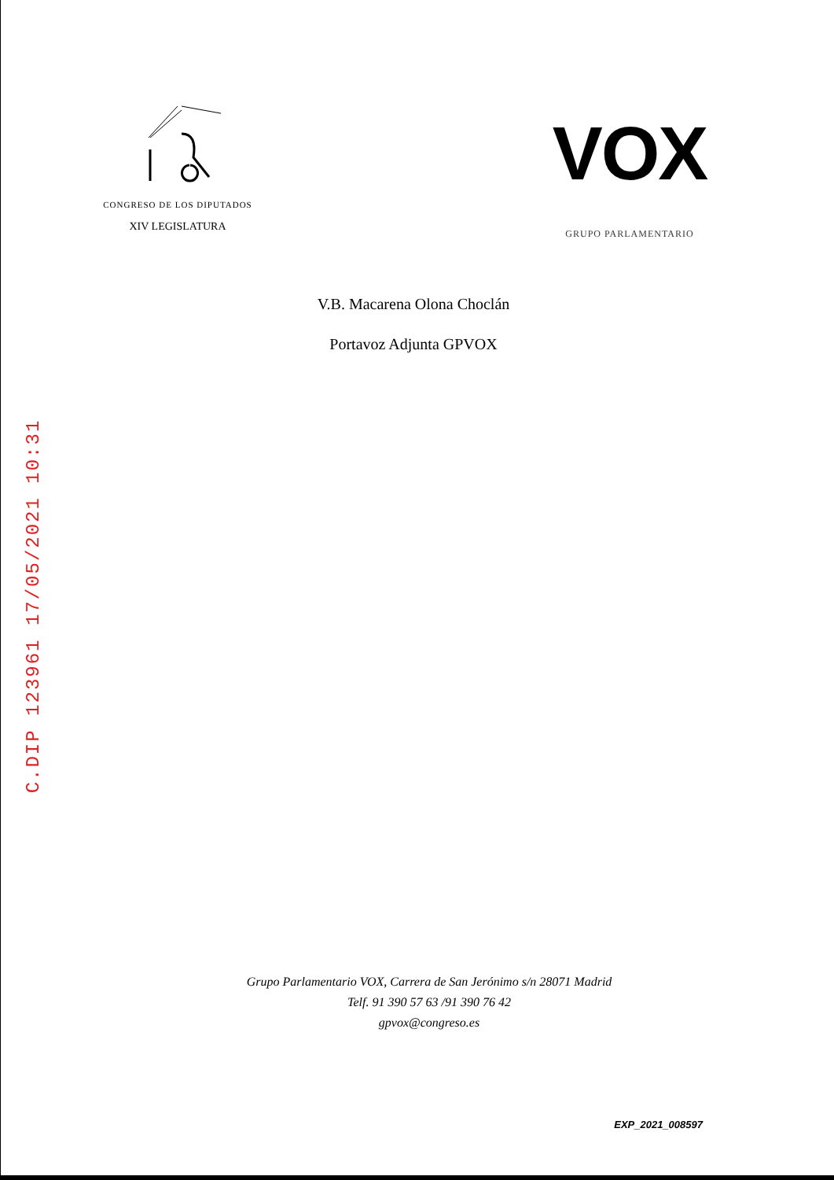CONGRESO DE LOS DIPUTADOS
XIV LEGISLATURA
VOX
GRUPO PARLAMENTARIO
V.B. Macarena Olona Choclán
Portavoz Adjunta GPVOX
C.DIP 123961 17/05/2021 10:31
Grupo Parlamentario VOX, Carrera de San Jerónimo s/n 28071 Madrid
Telf. 91 390 57 63 /91 390 76 42
gpvox@congreso.es
EXP_2021_008597